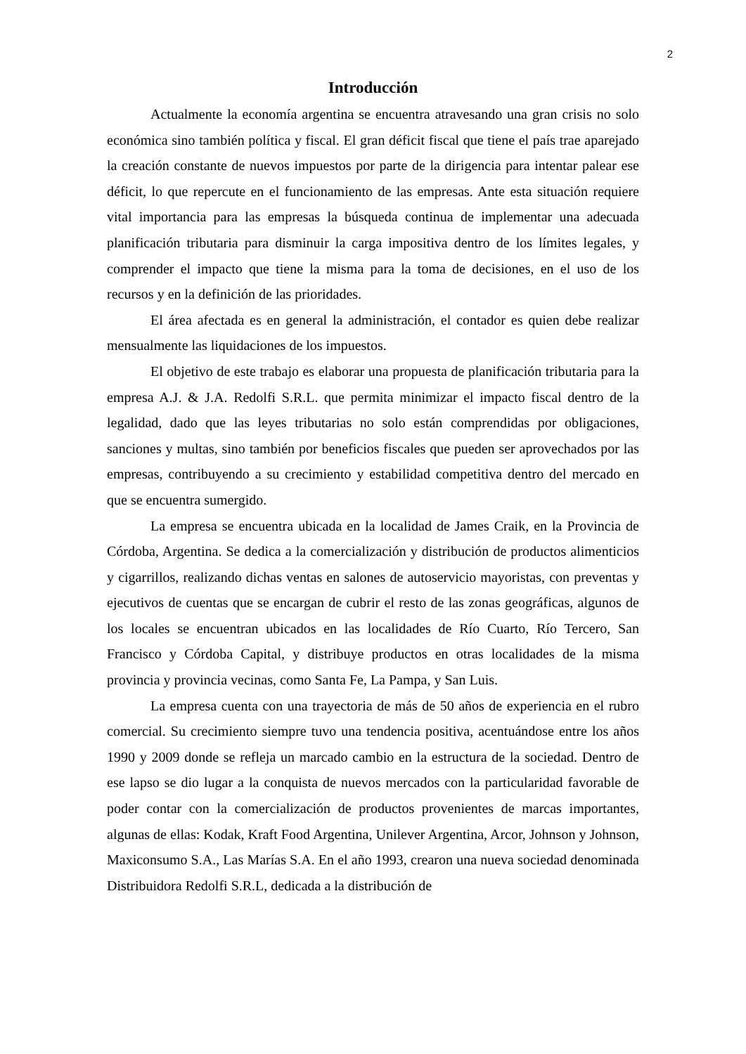2
Introducción
Actualmente la economía argentina se encuentra atravesando una gran crisis no solo económica sino también política y fiscal. El gran déficit fiscal que tiene el país trae aparejado la creación constante de nuevos impuestos por parte de la dirigencia para intentar palear ese déficit, lo que repercute en el funcionamiento de las empresas. Ante esta situación requiere vital importancia para las empresas la búsqueda continua de implementar una adecuada planificación tributaria para disminuir la carga impositiva dentro de los límites legales, y comprender el impacto que tiene la misma para la toma de decisiones, en el uso de los recursos y en la definición de las prioridades.
El área afectada es en general la administración, el contador es quien debe realizar mensualmente las liquidaciones de los impuestos.
El objetivo de este trabajo es elaborar una propuesta de planificación tributaria para la empresa A.J. & J.A. Redolfi S.R.L. que permita minimizar el impacto fiscal dentro de la legalidad, dado que las leyes tributarias no solo están comprendidas por obligaciones, sanciones y multas, sino también por beneficios fiscales que pueden ser aprovechados por las empresas, contribuyendo a su crecimiento y estabilidad competitiva dentro del mercado en que se encuentra sumergido.
La empresa se encuentra ubicada en la localidad de James Craik, en la Provincia de Córdoba, Argentina. Se dedica a la comercialización y distribución de productos alimenticios y cigarrillos, realizando dichas ventas en salones de autoservicio mayoristas, con preventas y ejecutivos de cuentas que se encargan de cubrir el resto de las zonas geográficas, algunos de los locales se encuentran ubicados en las localidades de Río Cuarto, Río Tercero, San Francisco y Córdoba Capital, y distribuye productos en otras localidades de la misma provincia y provincia vecinas, como Santa Fe, La Pampa, y San Luis.
La empresa cuenta con una trayectoria de más de 50 años de experiencia en el rubro comercial. Su crecimiento siempre tuvo una tendencia positiva, acentuándose entre los años 1990 y 2009 donde se refleja un marcado cambio en la estructura de la sociedad. Dentro de ese lapso se dio lugar a la conquista de nuevos mercados con la particularidad favorable de poder contar con la comercialización de productos provenientes de marcas importantes, algunas de ellas: Kodak, Kraft Food Argentina, Unilever Argentina, Arcor, Johnson y Johnson, Maxiconsumo S.A., Las Marías S.A. En el año 1993, crearon una nueva sociedad denominada Distribuidora Redolfi S.R.L, dedicada a la distribución de